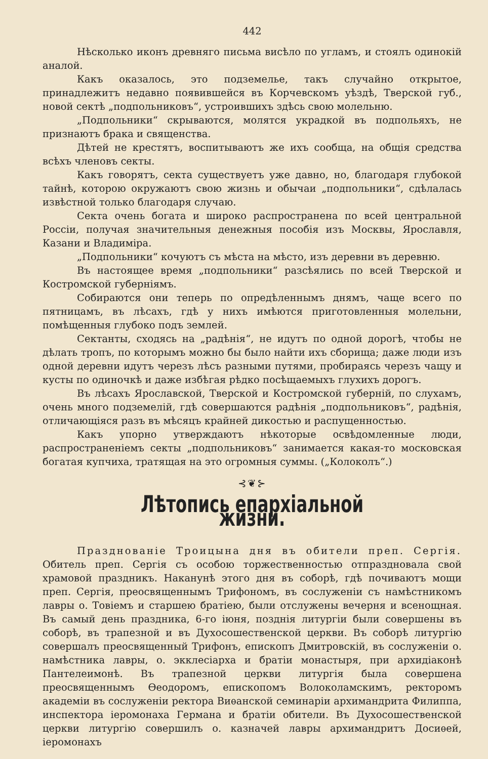442
Нѣсколько иконъ древняго письма висѣло по угламъ, и стоялъ одинокій аналой.
Какъ оказалось, это подземелье, такъ случайно открытое, принадлежитъ недавно появившейся въ Корчевскомъ уѣздѣ, Тверской губ., новой сектѣ „подпольниковъ“, устроившихъ здѣсь свою молельню.
„Подпольники“ скрываются, молятся украдкой въ подпольяхъ, не признаютъ брака и священства.
Дѣтей не крестятъ, воспитываютъ же ихъ сообща, на общія средства всѣхъ членовъ секты.
Какъ говорятъ, секта существуетъ уже давно, но, благодаря глубокой тайнѣ, которою окружаютъ свою жизнь и обычаи „подпольники“, сдѣлалась извѣстной только благодаря случаю.
Секта очень богата и широко распространена по всей центральной Россіи, получая значительныя денежныя пособія изъ Москвы, Ярославля, Казани и Владиміра.
„Подпольники“ кочуютъ съ мѣста на мѣсто, изъ деревни въ деревню.
Въ настоящее время „подпольники“ разсѣялись по всей Тверской и Костромской губерніямъ.
Собираются они теперь по опредѣленнымъ днямъ, чаще всего по пятницамъ, въ лѣсахъ, гдѣ у нихъ имѣются приготовленныя молельни, помѣщенныя глубоко подъ землей.
Сектанты, сходясь на „радѣнія“, не идутъ по одной дорогѣ, чтобы не дѣлать тропъ, по которымъ можно бы было найти ихъ сборища; даже люди изъ одной деревни идутъ черезъ лѣсъ разными путями, пробираясь черезъ чащу и кусты по одиночкѣ и даже избѣгая рѣдко посѣщаемыхъ глухихъ дорогъ.
Въ лѣсахъ Ярославской, Тверской и Костромской губерній, по слухамъ, очень много подземелій, гдѣ совершаются радѣнія „подпольниковъ“, радѣнія, отличающіяся разъ въ мѣсяцъ крайней дикостью и распущенностью.
Какъ упорно утверждаютъ нѣкоторые освѣдомленные люди, распространеніемъ секты „подпольниковъ“ занимается какая-то московская богатая купчиха, тратящая на это огромныя суммы. („Колоколъ“.)
⊰❦⊱
Лѣтопись епархіальной жизни.
Празднованіе Троицына дня въ обители преп. Сергія. Обитель преп. Сергія съ особою торжественностью отпраздновала свой храмовой праздникъ. Наканунѣ этого дня въ соборѣ, гдѣ почиваютъ мощи преп. Сергія, преосвященнымъ Трифономъ, въ сослуженіи съ намѣстникомъ лавры о. Товіемъ и старшею братіею, были отслужены вечерня и всенощная. Въ самый день праздника, 6-го іюня, позднія литургіи были совершены въ соборѣ, въ трапезной и въ Духосошественской церкви. Въ соборѣ литургію совершалъ преосвященный Трифонъ, епископъ Дмитровскій, въ сослуженіи о. намѣстника лавры, о. экклесіарха и братіи монастыря, при архидіаконѣ Пантелеимонѣ. Въ трапезной церкви литургія была совершена преосвященнымъ Ѳеодоромъ, епископомъ Волоколамскимъ, ректоромъ академіи въ сослуженіи ректора Виѳанской семинаріи архимандрита Филиппа, инспектора іеромонаха Германа и братіи обители. Въ Духосошественской церкви литургію совершилъ о. казначей лавры архимандритъ Досиѳей, іеромонахъ